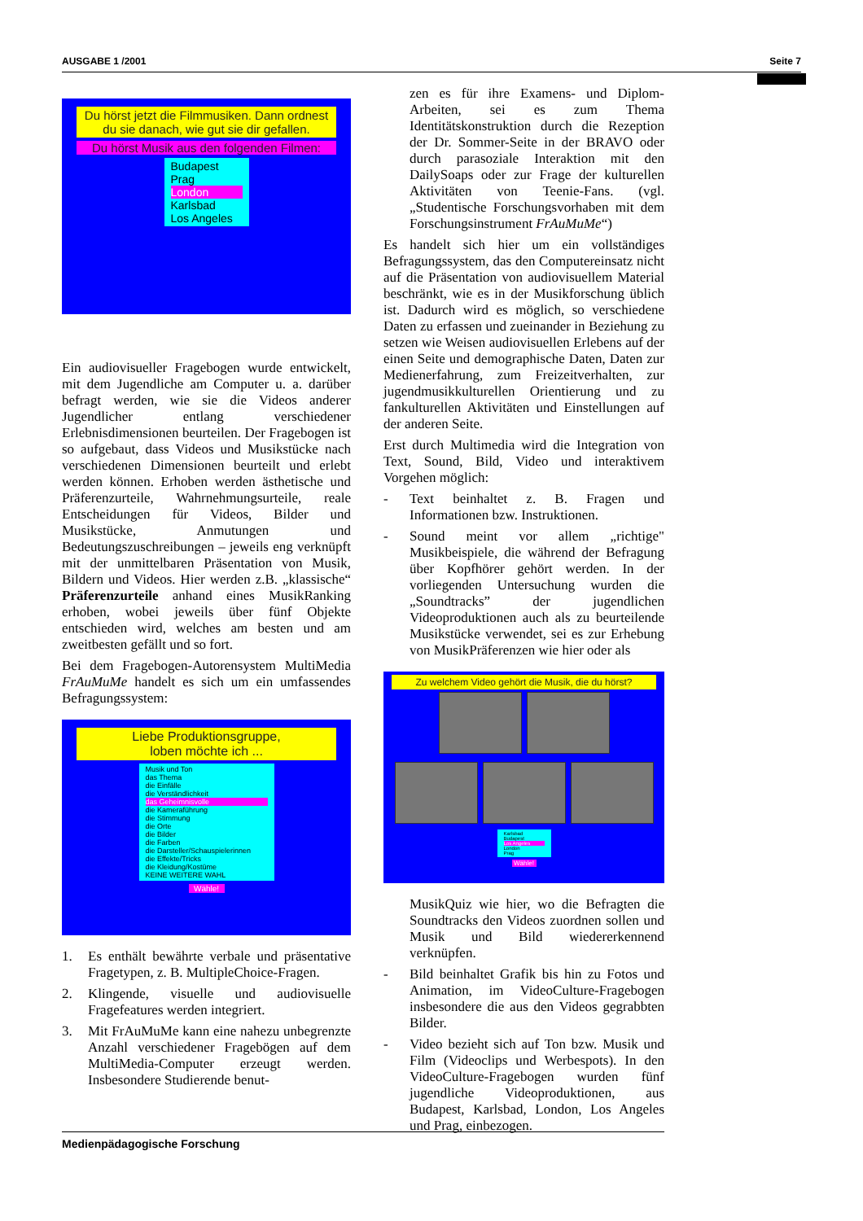AUSGABE 1 /2001 Seite 7
Du hörst jetzt die Filmmusiken. Dann ordnest du sie danach, wie gut sie dir gefallen.
Du hörst Musik aus den folgenden Filmen:
Budapest
Prag
London
Karlsbad
Los Angeles
Ein audiovisueller Fragebogen wurde entwickelt, mit dem Jugendliche am Computer u. a. darüber befragt werden, wie sie die Videos anderer Jugendlicher entlang verschiedener Erlebnisdimensionen beurteilen. Der Fragebogen ist so aufgebaut, dass Videos und Musikstücke nach verschiedenen Dimensionen beurteilt und erlebt werden können. Erhoben werden ästhetische und Präferenzurteile, Wahrnehmungsurteile, reale Entscheidungen für Videos, Bilder und Musikstücke, Anmutungen und Bedeutungszuschreibungen – jeweils eng verknüpft mit der unmittelbaren Präsentation von Musik, Bildern und Videos. Hier werden z.B. „klassische“ Präferenzurteile anhand eines MusikRanking erhoben, wobei jeweils über fünf Objekte entschieden wird, welches am besten und am zweitbesten gefällt und so fort.
Bei dem Fragebogen-Autorensystem MultiMedia FrAuMuMe handelt es sich um ein umfassendes Befragungssystem:
Liebe Produktionsgruppe,
loben möchte ich ...
Musik und Ton
das Thema
die Einfälle
die Verständlichkeit
das Geheimnisvolle
die Kameraführung
die Stimmung
die Orte
die Bilder
die Farben
die Darsteller/Schauspielerinnen
die Effekte/Tricks
die Kleidung/Kostüme
KEINE WEITERE WAHL
Wähle!
1. Es enthält bewährte verbale und präsentative Fragetypen, z. B. MultipleChoice-Fragen.
2. Klingende, visuelle und audiovisuelle Fragefeatures werden integriert.
3. Mit FrAuMuMe kann eine nahezu unbegrenzte Anzahl verschiedener Fragebögen auf dem MultiMedia-Computer erzeugt werden. Insbesondere Studierende benut-
zen es für ihre Examens- und Diplom-Arbeiten, sei es zum Thema Identitätskonstruktion durch die Rezeption der Dr. Sommer-Seite in der BRAVO oder durch parasoziale Interaktion mit den DailySoaps oder zur Frage der kulturellen Aktivitäten von Teenie-Fans. (vgl. „Studentische Forschungsvorhaben mit dem Forschungsinstrument FrAuMuMe“)
Es handelt sich hier um ein vollständiges Befragungssystem, das den Computereinsatz nicht auf die Präsentation von audiovisuellem Material beschränkt, wie es in der Musikforschung üblich ist. Dadurch wird es möglich, so verschiedene Daten zu erfassen und zueinander in Beziehung zu setzen wie Weisen audiovisuellen Erlebens auf der einen Seite und demographische Daten, Daten zur Medienerfahrung, zum Freizeitverhalten, zur jugendmusikkulturellen Orientierung und zu fankulturellen Aktivitäten und Einstellungen auf der anderen Seite.
Erst durch Multimedia wird die Integration von Text, Sound, Bild, Video und interaktivem Vorgehen möglich:
- Text beinhaltet z. B. Fragen und Informationen bzw. Instruktionen.
- Sound meint vor allem „richtige" Musikbeispiele, die während der Befragung über Kopfhörer gehört werden. In der vorliegenden Untersuchung wurden die „Soundtracks” der jugendlichen Videoproduktionen auch als zu beurteilende Musikstücke verwendet, sei es zur Erhebung von MusikPräferenzen wie hier oder als
Zu welchem Video gehört die Musik, die du hörst?
Karlsbad
Budapest
Los Angeles
London
Prag
Wähle!
MusikQuiz wie hier, wo die Befragten die Soundtracks den Videos zuordnen sollen und Musik und Bild wiedererkennend verknüpfen.
- Bild beinhaltet Grafik bis hin zu Fotos und Animation, im VideoCulture-Fragebogen insbesondere die aus den Videos gegrabbten Bilder.
- Video bezieht sich auf Ton bzw. Musik und Film (Videoclips und Werbespots). In den VideoCulture-Fragebogen wurden fünf jugendliche Videoproduktionen, aus Budapest, Karlsbad, London, Los Angeles und Prag, einbezogen.
Medienpädagogische Forschung